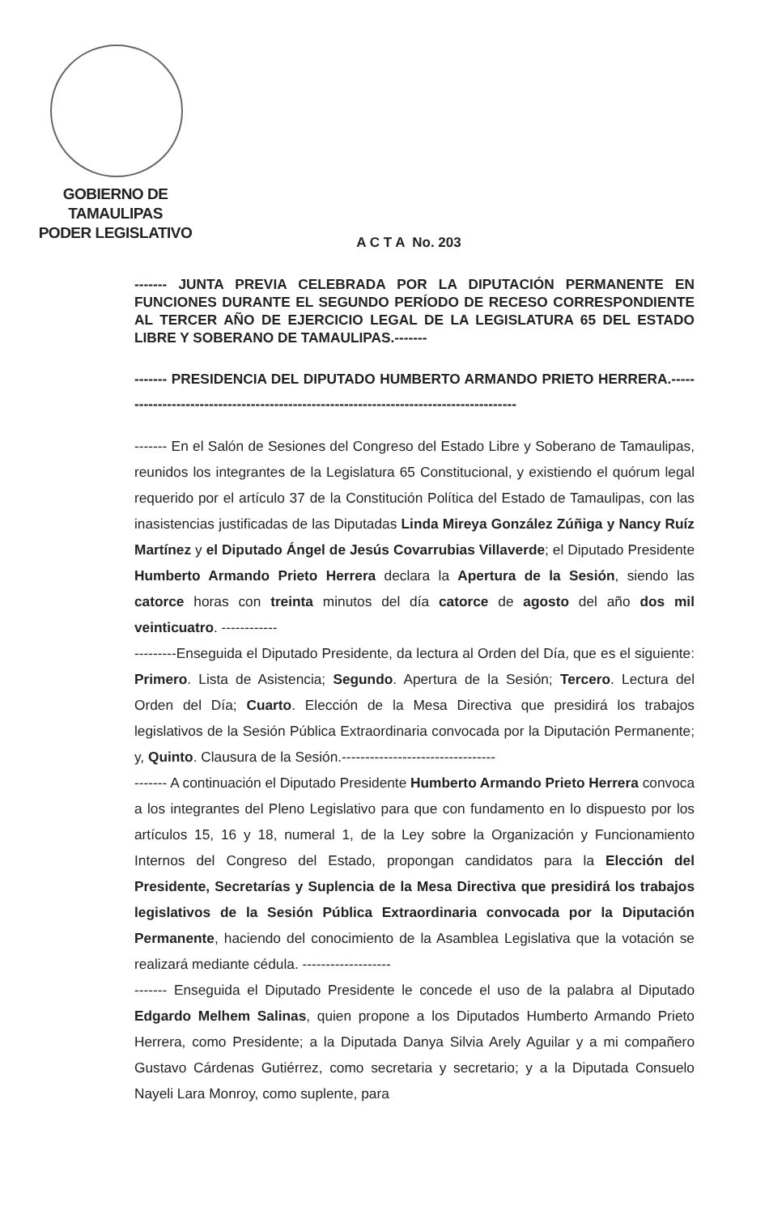GOBIERNO DE TAMAULIPAS
PODER LEGISLATIVO
A C T A No. 203
------- JUNTA PREVIA CELEBRADA POR LA DIPUTACIÓN PERMANENTE EN FUNCIONES DURANTE EL SEGUNDO PERÍODO DE RECESO CORRESPONDIENTE AL TERCER AÑO DE EJERCICIO LEGAL DE LA LEGISLATURA 65 DEL ESTADO LIBRE Y SOBERANO DE TAMAULIPAS.-------
------- PRESIDENCIA DEL DIPUTADO HUMBERTO ARMANDO PRIETO HERRERA.---------------------------------------------------------------------------------------
------- En el Salón de Sesiones del Congreso del Estado Libre y Soberano de Tamaulipas, reunidos los integrantes de la Legislatura 65 Constitucional, y existiendo el quórum legal requerido por el artículo 37 de la Constitución Política del Estado de Tamaulipas, con las inasistencias justificadas de las Diputadas Linda Mireya González Zúñiga y Nancy Ruíz Martínez y el Diputado Ángel de Jesús Covarrubias Villaverde; el Diputado Presidente Humberto Armando Prieto Herrera declara la Apertura de la Sesión, siendo las catorce horas con treinta minutos del día catorce de agosto del año dos mil veinticuatro. ------------
---------Enseguida el Diputado Presidente, da lectura al Orden del Día, que es el siguiente: Primero. Lista de Asistencia; Segundo. Apertura de la Sesión; Tercero. Lectura del Orden del Día; Cuarto. Elección de la Mesa Directiva que presidirá los trabajos legislativos de la Sesión Pública Extraordinaria convocada por la Diputación Permanente; y, Quinto. Clausura de la Sesión.---------------------------------
------- A continuación el Diputado Presidente Humberto Armando Prieto Herrera convoca a los integrantes del Pleno Legislativo para que con fundamento en lo dispuesto por los artículos 15, 16 y 18, numeral 1, de la Ley sobre la Organización y Funcionamiento Internos del Congreso del Estado, propongan candidatos para la Elección del Presidente, Secretarías y Suplencia de la Mesa Directiva que presidirá los trabajos legislativos de la Sesión Pública Extraordinaria convocada por la Diputación Permanente, haciendo del conocimiento de la Asamblea Legislativa que la votación se realizará mediante cédula. -------------------
------- Enseguida el Diputado Presidente le concede el uso de la palabra al Diputado Edgardo Melhem Salinas, quien propone a los Diputados Humberto Armando Prieto Herrera, como Presidente; a la Diputada Danya Silvia Arely Aguilar y a mi compañero Gustavo Cárdenas Gutiérrez, como secretaria y secretario; y a la Diputada Consuelo Nayeli Lara Monroy, como suplente, para